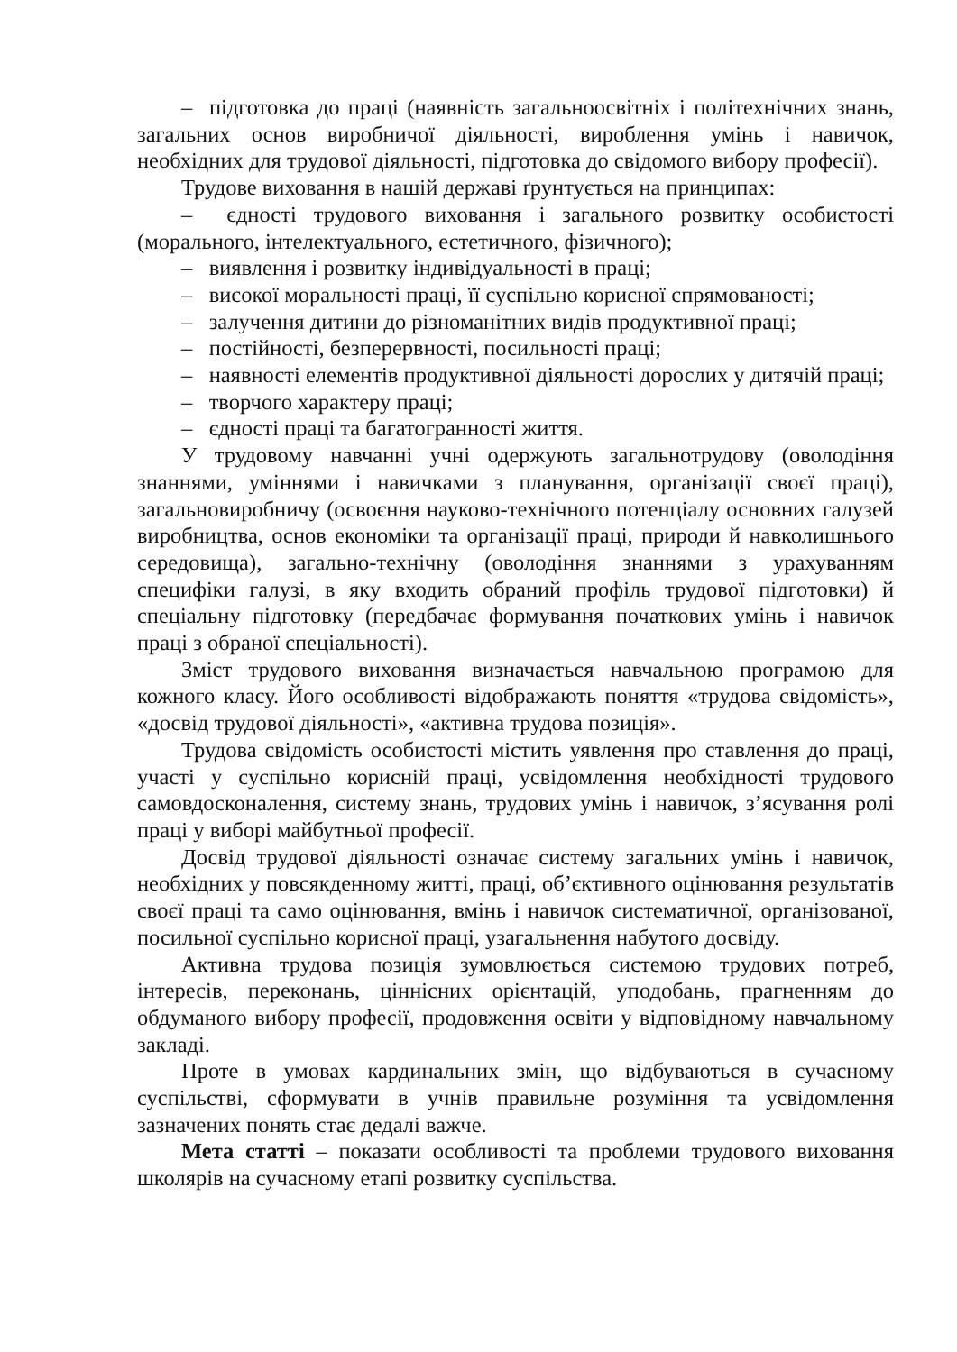– підготовка до праці (наявність загальноосвітніх і політехнічних знань, загальних основ виробничої діяльності, вироблення умінь і навичок, необхідних для трудової діяльності, підготовка до свідомого вибору професії).
Трудове виховання в нашій державі ґрунтується на принципах:
– єдності трудового виховання і загального розвитку особистості (морального, інтелектуального, естетичного, фізичного);
– виявлення і розвитку індивідуальності в праці;
– високої моральності праці, її суспільно корисної спрямованості;
– залучення дитини до різноманітних видів продуктивної праці;
– постійності, безперервності, посильності праці;
– наявності елементів продуктивної діяльності дорослих у дитячій праці;
– творчого характеру праці;
– єдності праці та багатогранності життя.
У трудовому навчанні учні одержують загальнотрудову (оволодіння знаннями, уміннями і навичками з планування, організації своєї праці), загальновиробничу (освоєння науково-технічного потенціалу основних галузей виробництва, основ економіки та організації праці, природи й навколишнього середовища), загально-технічну (оволодіння знаннями з урахуванням специфіки галузі, в яку входить обраний профіль трудової підготовки) й спеціальну підготовку (передбачає формування початкових умінь і навичок праці з обраної спеціальності).
Зміст трудового виховання визначається навчальною програмою для кожного класу. Його особливості відображають поняття «трудова свідомість», «досвід трудової діяльності», «активна трудова позиція».
Трудова свідомість особистості містить уявлення про ставлення до праці, участі у суспільно корисній праці, усвідомлення необхідності трудового самовдосконалення, систему знань, трудових умінь і навичок, з’ясування ролі праці у виборі майбутньої професії.
Досвід трудової діяльності означає систему загальних умінь і навичок, необхідних у повсякденному житті, праці, об’єктивного оцінювання результатів своєї праці та само оцінювання, вмінь і навичок систематичної, організованої, посильної суспільно корисної праці, узагальнення набутого досвіду.
Активна трудова позиція зумовлюється системою трудових потреб, інтересів, переконань, ціннісних орієнтацій, уподобань, прагненням до обдуманого вибору професії, продовження освіти у відповідному навчальному закладі.
Проте в умовах кардинальних змін, що відбуваються в сучасному суспільстві, сформувати в учнів правильне розуміння та усвідомлення зазначених понять стає дедалі важче.
Мета статті – показати особливості та проблеми трудового виховання школярів на сучасному етапі розвитку суспільства.